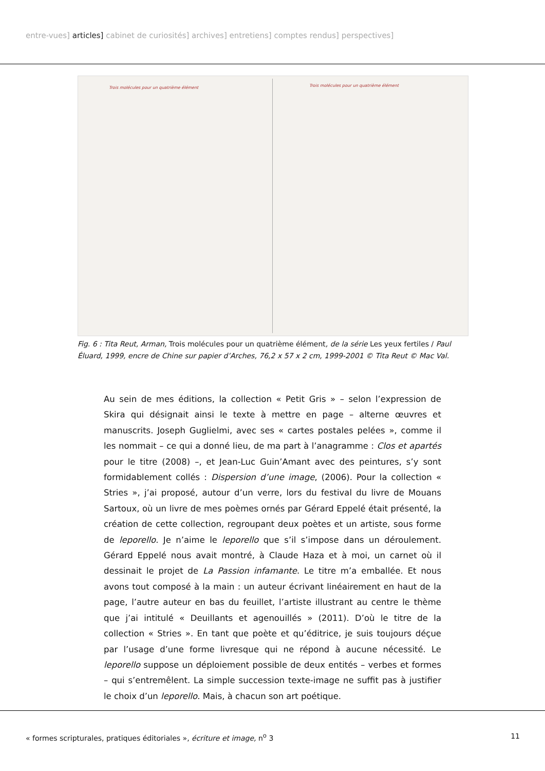entre-vues] articles] cabinet de curiosités] archives] entretiens] comptes rendus] perspectives]
Trois molécules pour un quatrième élément Trois molécules pour un quatrième élément
Fig. 6 : Tita Reut, Arman, Trois molécules pour un quatrième élément, de la série Les yeux fertiles / Paul Éluard, 1999, encre de Chine sur papier d’Arches, 76,2 x 57 x 2 cm, 1999-2001 © Tita Reut © Mac Val.
Au sein de mes éditions, la collection « Petit Gris » – selon l’expression de Skira qui désignait ainsi le texte à mettre en page – alterne œuvres et manuscrits. Joseph Guglielmi, avec ses « cartes postales pelées », comme il les nommait – ce qui a donné lieu, de ma part à l’anagramme : Clos et apartés pour le titre (2008) –, et Jean-Luc Guin’Amant avec des peintures, s’y sont formidablement collés : Dispersion d’une image, (2006). Pour la collection « Stries », j’ai proposé, autour d’un verre, lors du festival du livre de Mouans Sartoux, où un livre de mes poèmes ornés par Gérard Eppelé était présenté, la création de cette collection, regroupant deux poètes et un artiste, sous forme de leporello. Je n’aime le leporello que s’il s’impose dans un déroulement. Gérard Eppelé nous avait montré, à Claude Haza et à moi, un carnet où il dessinait le projet de La Passion infamante. Le titre m’a emballée. Et nous avons tout composé à la main : un auteur écrivant linéairement en haut de la page, l’autre auteur en bas du feuillet, l’artiste illustrant au centre le thème que j’ai intitulé « Deuillants et agenouillés » (2011). D’où le titre de la collection « Stries ». En tant que poète et qu’éditrice, je suis toujours déçue par l’usage d’une forme livresque qui ne répond à aucune nécessité. Le leporello suppose un déploiement possible de deux entités – verbes et formes – qui s’entremêlent. La simple succession texte-image ne suffit pas à justifier le choix d’un leporello. Mais, à chacun son art poétique.
« formes scripturales, pratiques éditoriales », écriture et image, n<sup>o</sup> 3 11